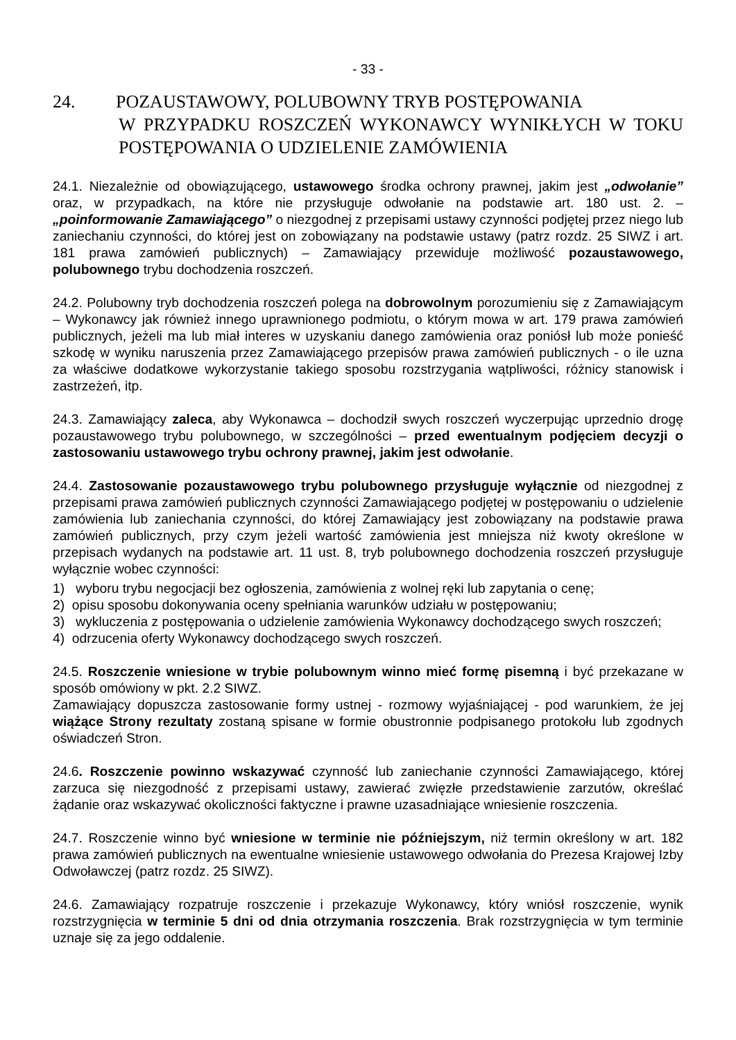- 33 -
24. POZAUSTAWOWY, POLUBOWNY TRYB POSTĘPOWANIA
W PRZYPADKU ROSZCZEŃ WYKONAWCY WYNIKŁYCH W TOKU POSTĘPOWANIA O UDZIELENIE ZAMÓWIENIA
24.1. Niezależnie od obowiązującego, ustawowego środka ochrony prawnej, jakim jest „odwołanie” oraz, w przypadkach, na które nie przysługuje odwołanie na podstawie art. 180 ust. 2. – „poinformowanie Zamawiającego” o niezgodnej z przepisami ustawy czynności podjętej przez niego lub zaniechaniu czynności, do której jest on zobowiązany na podstawie ustawy (patrz rozdz. 25 SIWZ i art. 181 prawa zamówień publicznych) – Zamawiający przewiduje możliwość pozaustawowego, polubownego trybu dochodzenia roszczeń.
24.2. Polubowny tryb dochodzenia roszczeń polega na dobrowolnym porozumieniu się z Zamawiającym – Wykonawcy jak również innego uprawnionego podmiotu, o którym mowa w art. 179 prawa zamówień publicznych, jeżeli ma lub miał interes w uzyskaniu danego zamówienia oraz poniósł lub może ponieść szkodę w wyniku naruszenia przez Zamawiającego przepisów prawa zamówień publicznych - o ile uzna za właściwe dodatkowe wykorzystanie takiego sposobu rozstrzygania wątpliwości, różnicy stanowisk i zastrzeżeń, itp.
24.3. Zamawiający zaleca, aby Wykonawca – dochodził swych roszczeń wyczerpując uprzednio drogę pozaustawowego trybu polubownego, w szczególności – przed ewentualnym podjęciem decyzji o zastosowaniu ustawowego trybu ochrony prawnej, jakim jest odwołanie.
24.4. Zastosowanie pozaustawowego trybu polubownego przysługuje wyłącznie od niezgodnej z przepisami prawa zamówień publicznych czynności Zamawiającego podjętej w postępowaniu o udzielenie zamówienia lub zaniechania czynności, do której Zamawiający jest zobowiązany na podstawie prawa zamówień publicznych, przy czym jeżeli wartość zamówienia jest mniejsza niż kwoty określone w przepisach wydanych na podstawie art. 11 ust. 8, tryb polubownego dochodzenia roszczeń przysługuje wyłącznie wobec czynności:
1) wyboru trybu negocjacji bez ogłoszenia, zamówienia z wolnej ręki lub zapytania o cenę;
2) opisu sposobu dokonywania oceny spełniania warunków udziału w postępowaniu;
3) wykluczenia z postępowania o udzielenie zamówienia Wykonawcy dochodzącego swych roszczeń;
4) odrzucenia oferty Wykonawcy dochodzącego swych roszczeń.
24.5. Roszczenie wniesione w trybie polubownym winno mieć formę pisemną i być przekazane w sposób omówiony w pkt. 2.2 SIWZ.
Zamawiający dopuszcza zastosowanie formy ustnej - rozmowy wyjaśniającej - pod warunkiem, że jej wiążące Strony rezultaty zostaną spisane w formie obustronnie podpisanego protokołu lub zgodnych oświadczeń Stron.
24.6. Roszczenie powinno wskazywać czynność lub zaniechanie czynności Zamawiającego, której zarzuca się niezgodność z przepisami ustawy, zawierać zwięzłe przedstawienie zarzutów, określać żądanie oraz wskazywać okoliczności faktyczne i prawne uzasadniające wniesienie roszczenia.
24.7. Roszczenie winno być wniesione w terminie nie późniejszym, niż termin określony w art. 182 prawa zamówień publicznych na ewentualne wniesienie ustawowego odwołania do Prezesa Krajowej Izby Odwoławczej (patrz rozdz. 25 SIWZ).
24.6. Zamawiający rozpatruje roszczenie i przekazuje Wykonawcy, który wniósł roszczenie, wynik rozstrzygnięcia w terminie 5 dni od dnia otrzymania roszczenia. Brak rozstrzygnięcia w tym terminie uznaje się za jego oddalenie.